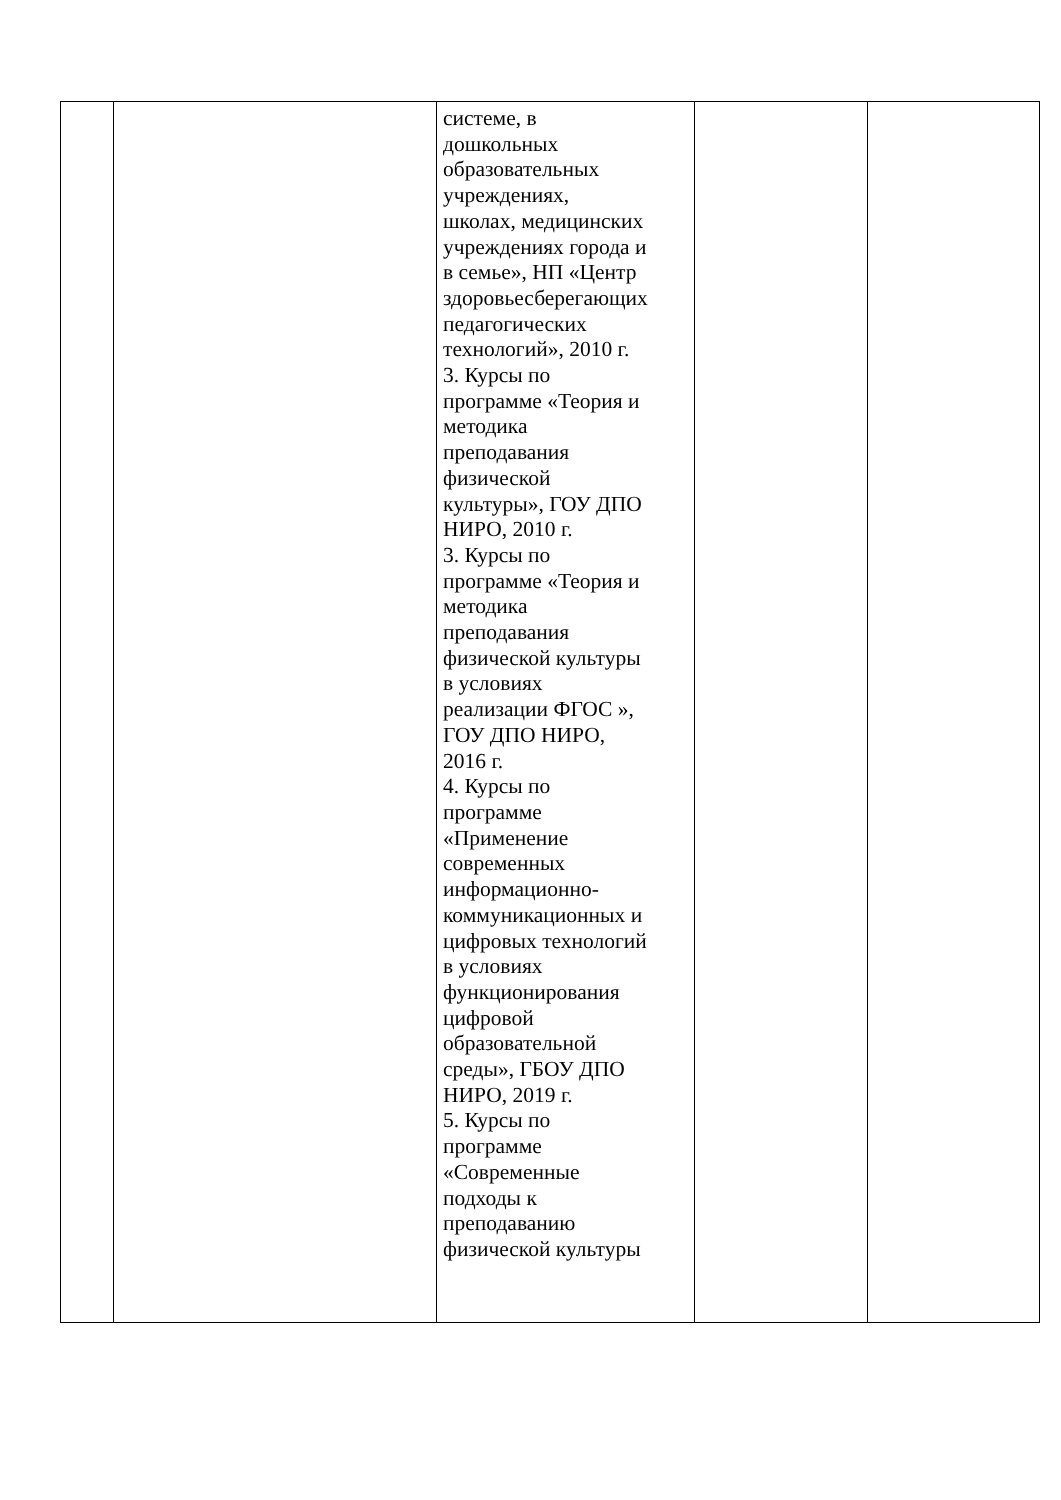| | | системе, в дошкольных образовательных учреждениях, школах, медицинских учреждениях города и в семье», НП «Центр здоровьесберегающих педагогических технологий», 2010 г. 3. Курсы по программе «Теория и методика преподавания физической культуры», ГОУ ДПО НИРО, 2010 г. 3. Курсы по программе «Теория и методика преподавания физической культуры в условиях реализации ФГОС », ГОУ ДПО НИРО, 2016 г. 4. Курсы по программе «Применение современных информационно- коммуникационных и цифровых технологий в условиях функционирования цифровой образовательной среды», ГБОУ ДПО НИРО, 2019 г. 5. Курсы по программе «Современные подходы к преподаванию физической культуры | | |